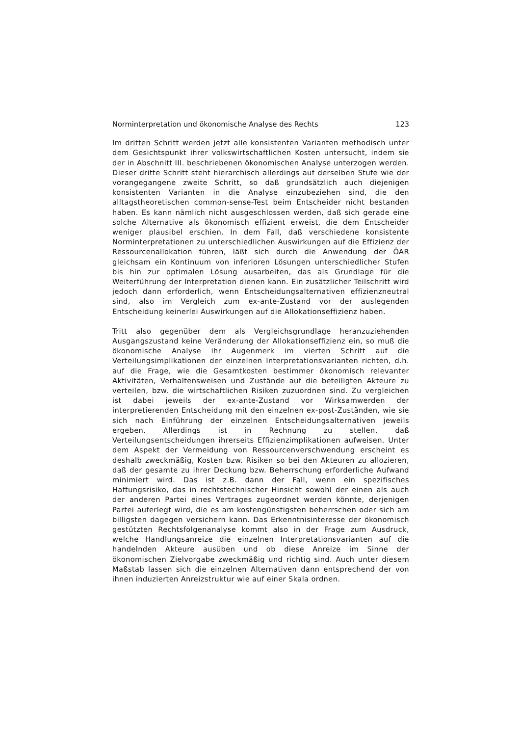Norminterpretation und ökonomische Analyse des Rechts 123
Im dritten Schritt werden jetzt alle konsistenten Varianten methodisch unter dem Gesichtspunkt ihrer volkswirtschaftlichen Kosten untersucht, indem sie der in Abschnitt III. beschriebenen ökonomischen Analyse unterzogen werden. Dieser dritte Schritt steht hierarchisch allerdings auf derselben Stufe wie der vorangegangene zweite Schritt, so daß grundsätzlich auch diejenigen konsistenten Varianten in die Analyse einzubeziehen sind, die den alltagstheoretischen common-sense-Test beim Entscheider nicht bestanden haben. Es kann nämlich nicht ausgeschlossen werden, daß sich gerade eine solche Alternative als ökonomisch effizient erweist, die dem Entscheider weniger plausibel erschien. In dem Fall, daß verschiedene konsistente Norminterpretationen zu unterschiedlichen Auswirkungen auf die Effizienz der Ressourcenallokation führen, läßt sich durch die Anwendung der ÖAR gleichsam ein Kontinuum von inferioren Lösungen unterschiedlicher Stufen bis hin zur optimalen Lösung ausarbeiten, das als Grundlage für die Weiterführung der Interpretation dienen kann. Ein zusätzlicher Teilschritt wird jedoch dann erforderlich, wenn Entscheidungsalternativen effizienzneutral sind, also im Vergleich zum ex-ante-Zustand vor der auslegenden Entscheidung keinerlei Auswirkungen auf die Allokationseffizienz haben.
Tritt also gegenüber dem als Vergleichsgrundlage heranzuziehenden Ausgangszustand keine Veränderung der Allokationseffizienz ein, so muß die ökonomische Analyse ihr Augenmerk im vierten Schritt auf die Verteilungsimplikationen der einzelnen Interpretationsvarianten richten, d.h. auf die Frage, wie die Gesamtkosten bestimmer ökonomisch relevanter Aktivitäten, Verhaltensweisen und Zustände auf die beteiligten Akteure zu verteilen, bzw. die wirtschaftlichen Risiken zuzuordnen sind. Zu vergleichen ist dabei jeweils der ex-ante-Zustand vor Wirksamwerden der interpretierenden Entscheidung mit den einzelnen ex-post-Zuständen, wie sie sich nach Einführung der einzelnen Entscheidungsalternativen jeweils ergeben. Allerdings ist in Rechnung zu stellen, daß Verteilungsentscheidungen ihrerseits Effizienzimplikationen aufweisen. Unter dem Aspekt der Vermeidung von Ressourcenverschwendung erscheint es deshalb zweckmäßig, Kosten bzw. Risiken so bei den Akteuren zu allozieren, daß der gesamte zu ihrer Deckung bzw. Beherrschung erforderliche Aufwand minimiert wird. Das ist z.B. dann der Fall, wenn ein spezifisches Haftungsrisiko, das in rechtstechnischer Hinsicht sowohl der einen als auch der anderen Partei eines Vertrages zugeordnet werden könnte, derjenigen Partei auferlegt wird, die es am kostengünstigsten beherrschen oder sich am billigsten dagegen versichern kann. Das Erkenntnisinteresse der ökonomisch gestützten Rechtsfolgenanalyse kommt also in der Frage zum Ausdruck, welche Handlungsanreize die einzelnen Interpretationsvarianten auf die handelnden Akteure ausüben und ob diese Anreize im Sinne der ökonomischen Zielvorgabe zweckmäßig und richtig sind. Auch unter diesem Maßstab lassen sich die einzelnen Alternativen dann entsprechend der von ihnen induzierten Anreizstruktur wie auf einer Skala ordnen.